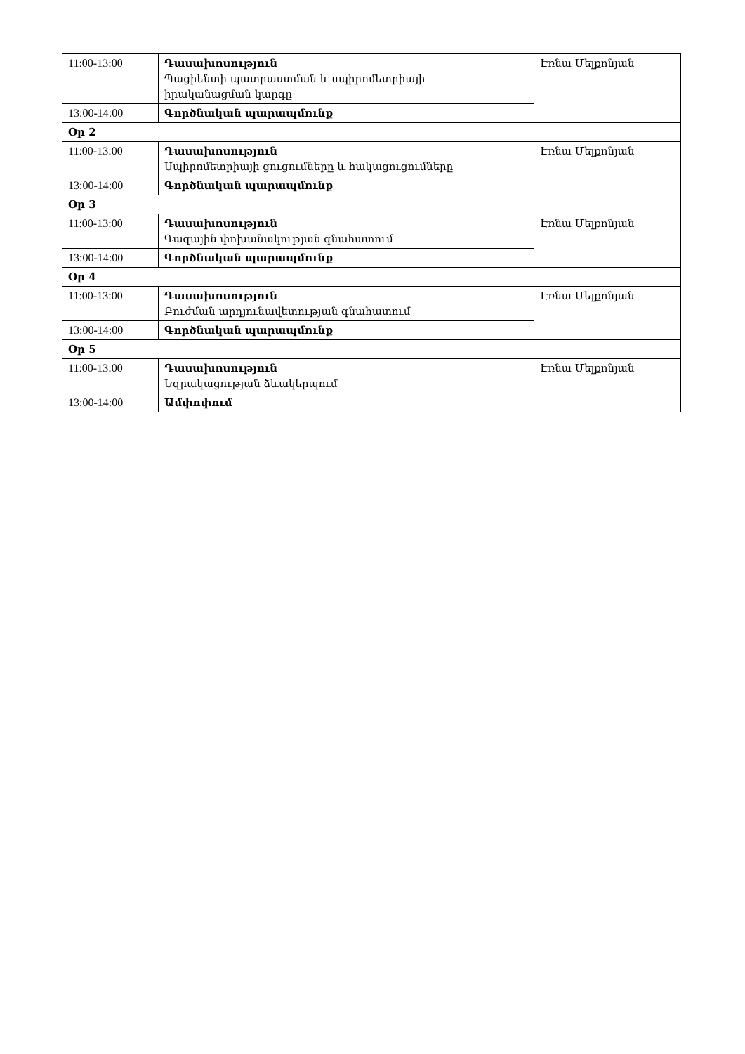| 11:00-13:00 | Դասախոսություն Պացիենտի պատրաստման և սպիրոմետրիայի իրականացման կարգը | Էռնա Մելքոնյան |
| 13:00-14:00 | Գործնական պարապմունք | |
| Օր 2 | | |
| 11:00-13:00 | Դասախոսություն Սպիրոմետրիայի ցուցումները և հակացուցումները | Էռնա Մելքոնյան |
| 13:00-14:00 | Գործնական պարապմունք | |
| Օր 3 | | |
| 11:00-13:00 | Դասախոսություն Գազային փոխանակության գնահատում | Էռնա Մելքոնյան |
| 13:00-14:00 | Գործնական պարապմունք | |
| Օր 4 | | |
| 11:00-13:00 | Դասախոսություն Բուժման արդյունավետության գնահատում | Էռնա Մելքոնյան |
| 13:00-14:00 | Գործնական պարապմունք | |
| Օր 5 | | |
| 11:00-13:00 | Դասախոսություն Եզրակացության ձևակերպում | Էռնա Մելքոնյան |
| 13:00-14:00 | Ամփոփում | |